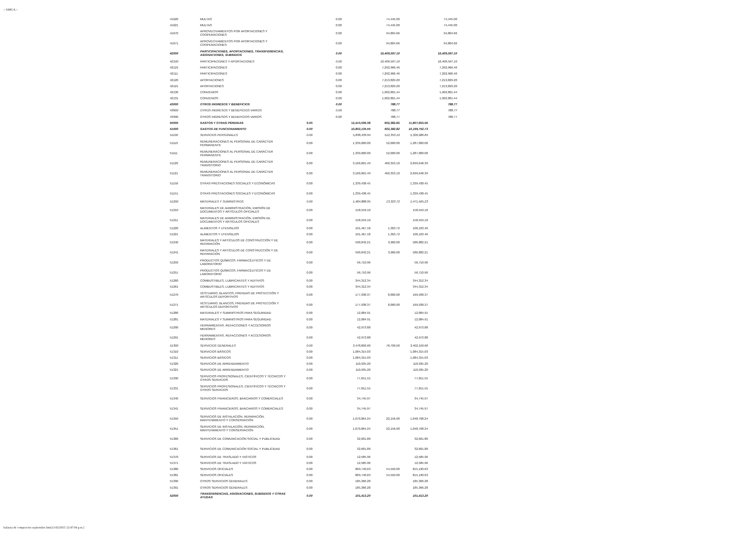:: SiMCA ::
| 41620 | MULTAS | | 0.00 | | 74,445.00 | | 74,445.00 |
| 41621 | MULTAS | | 0.00 | | 74,445.00 | | 74,445.00 |
| 41670 | APROVECHAMIENTOS POR APORTACIONES Y COOPERACIONES | | 0.00 | | 94,804.66 | | 94,804.66 |
| 41671 | APROVECHAMIENTOS POR APORTACIONES Y COOPERACIONES | | 0.00 | | 94,804.66 | | 94,804.66 |
| 42000 | PARTICIPACIONES, APORTACIONES, TRANSFERENCIAS, ASIGNACIONES, SUBSIDIOS | | 0.00 | | 16,409,597.10 | | 16,409,597.10 |
| 42100 | PARTICIPACIONES Y APORTACIONES | | 0.00 | | 16,409,597.10 | | 16,409,597.10 |
| 42110 | PARTICIPACIONES | | 0.00 | | 7,292,966.46 | | 7,292,966.46 |
| 42111 | PARTICIPACIONES | | 0.00 | | 7,292,966.46 | | 7,292,966.46 |
| 42120 | APORTACIONES | | 0.00 | | 7,213,829.20 | | 7,213,829.20 |
| 42121 | APORTACIONES | | 0.00 | | 7,213,829.20 | | 7,213,829.20 |
| 42130 | CONVENIOS | | 0.00 | | 1,902,801.44 | | 1,902,801.44 |
| 42131 | CONVENIOS | | 0.00 | | 1,902,801.44 | | 1,902,801.44 |
| 43000 | OTROS INGRESOS Y BENEFICIOS | | 0.00 | | 788.77 | | 788.77 |
| 43900 | OTROS INGRESOS Y BENEFICIOS VARIOS | | 0.00 | | 788.77 | | 788.77 |
| 43990 | OTROS INGRESOS Y BENEFICIOS VARIOS | | 0.00 | | 788.77 | | 788.77 |
| 50000 | GASTOS Y OTRAS PÉRDIDAS | 0.00 | | 12,410,036.38 | 602,382.82 | 11,807,653.56 | |
| 51000 | GASTOS DE FUNCIONAMIENTO | 0.00 | | 10,802,135.55 | 602,382.82 | 10,199,752.73 | |
| 51100 | SERVICIOS PERSONALES | 0.00 | | 5,838,439.94 | 512,353.10 | 5,326,086.84 | |
| 51110 | REMUNERACIONES AL PERSONAL DE CARÁCTER PERMANENTE | 0.00 | | 1,339,000.00 | 52,000.00 | 1,287,000.00 | |
| 51111 | REMUNERACIONES AL PERSONAL DE CARÁCTER PERMANENTE | 0.00 | | 1,339,000.00 | 52,000.00 | 1,287,000.00 | |
| 51120 | REMUNERACIONES AL PERSONAL DE CARÁCTER TRANSITORIO | 0.00 | | 3,160,001.49 | 460,353.10 | 2,699,648.39 | |
| 51121 | REMUNERACIONES AL PERSONAL DE CARÁCTER TRANSITORIO | 0.00 | | 3,160,001.49 | 460,353.10 | 2,699,648.39 | |
| 51150 | OTRAS PRESTACIONES SOCIALES Y ECONÓMICAS | 0.00 | | 1,339,438.45 | | 1,339,438.45 | |
| 51151 | OTRAS PRESTACIONES SOCIALES Y ECONÓMICAS | 0.00 | | 1,339,438.45 | | 1,339,438.45 | |
| 51200 | MATERIALES Y SUMINISTROS | 0.00 | | 1,484,888.95 | 13,323.72 | 1,471,565.23 | |
| 51210 | MATERIALES DE ADMINISTRACIÓN, EMISIÓN DE DOCUMENTOS Y ARTÍCULOS OFICIALES | 0.00 | | 158,559.10 | | 158,559.10 | |
| 51211 | MATERIALES DE ADMINISTRACIÓN, EMISIÓN DE DOCUMENTOS Y ARTÍCULOS OFICIALES | 0.00 | | 158,559.10 | | 158,559.10 | |
| 51220 | ALIMENTOS Y UTENSILIOS | 0.00 | | 101,467.18 | 1,363.72 | 100,103.46 | |
| 51221 | ALIMENTOS Y UTENSILIOS | 0.00 | | 101,467.18 | 1,363.72 | 100,103.46 | |
| 51240 | MATERIALES Y ARTÍCULOS DE CONSTRUCCIÓN Y DE REPARACIÓN | 0.00 | | 590,842.21 | 3,960.00 | 586,882.21 | |
| 51241 | MATERIALES Y ARTÍCULOS DE CONSTRUCCIÓN Y DE REPARACIÓN | 0.00 | | 590,842.21 | 3,960.00 | 586,882.21 | |
| 51250 | PRODUCTOS QUÍMICOS, FARMACÉUTICOS Y DE LABORATORIO | 0.00 | | 56,710.96 | | 56,710.96 | |
| 51251 | PRODUCTOS QUÍMICOS, FARMACÉUTICOS Y DE LABORATORIO | 0.00 | | 56,710.96 | | 56,710.96 | |
| 51260 | COMBUSTIBLES, LUBRICANTES Y ADITIVOS | 0.00 | | 344,312.34 | | 344,312.34 | |
| 51261 | COMBUSTIBLES, LUBRICANTES Y ADITIVOS | 0.00 | | 344,312.34 | | 344,312.34 | |
| 51270 | VESTUARIO, BLANCOS, PRENDAS DE PROTECCIÓN Y ARTÍCULOS DEPORTIVOS | 0.00 | | 177,938.37 | 8,000.00 | 169,938.37 | |
| 51271 | VESTUARIO, BLANCOS, PRENDAS DE PROTECCIÓN Y ARTÍCULOS DEPORTIVOS | 0.00 | | 177,938.37 | 8,000.00 | 169,938.37 | |
| 51280 | MATERIALES Y SUMINISTROS PARA SEGURIDAD | 0.00 | | 12,084.91 | | 12,084.91 | |
| 51281 | MATERIALES Y SUMINISTROS PARA SEGURIDAD | 0.00 | | 12,084.91 | | 12,084.91 | |
| 51290 | HERRAMIENTAS, REFACCIONES Y ACCESORIOS MENORES | 0.00 | | 42,973.88 | | 42,973.88 | |
| 51291 | HERRAMIENTAS, REFACCIONES Y ACCESORIOS MENORES | 0.00 | | 42,973.88 | | 42,973.88 | |
| 51300 | SERVICIOS GENERALES | 0.00 | | 3,478,806.66 | 76,706.00 | 3,402,100.66 | |
| 51310 | SERVICIOS BÁSICOS | 0.00 | | 1,084,315.03 | | 1,084,315.03 | |
| 51311 | SERVICIOS BÁSICOS | 0.00 | | 1,084,315.03 | | 1,084,315.03 | |
| 51320 | SERVICIOS DE ARRENDAMIENTO | 0.00 | | 110,935.20 | | 110,935.20 | |
| 51321 | SERVICIOS DE ARRENDAMIENTO | 0.00 | | 110,935.20 | | 110,935.20 | |
| 51330 | SERVICIOS PROFESIONALES, CIENTÍFICOS Y TÉCNICOS Y OTROS SERVICIOS | 0.00 | | 77,651.55 | | 77,651.55 | |
| 51331 | SERVICIOS PROFESIONALES, CIENTÍFICOS Y TÉCNICOS Y OTROS SERVICIOS | 0.00 | | 77,651.55 | | 77,651.55 | |
| 51340 | SERVICIOS FINANCIEROS, BANCARIOS Y COMERCIALES | 0.00 | | 34,745.97 | | 34,745.97 | |
| 51341 | SERVICIOS FINANCIEROS, BANCARIOS Y COMERCIALES | 0.00 | | 34,745.97 | | 34,745.97 | |
| 51350 | SERVICIOS DE INSTALACIÓN, REPARACIÓN, MANTENIMIENTO Y CONSERVACIÓN | 0.00 | | 1,070,864.24 | 22,156.00 | 1,048,708.24 | |
| 51351 | SERVICIOS DE INSTALACIÓN, REPARACIÓN, MANTENIMIENTO Y CONSERVACIÓN | 0.00 | | 1,070,864.24 | 22,156.00 | 1,048,708.24 | |
| 51360 | SERVICIOS DE COMUNICACIÓN SOCIAL Y PUBLICIDAD | 0.00 | | 32,601.80 | | 32,601.80 | |
| 51361 | SERVICIOS DE COMUNICACIÓN SOCIAL Y PUBLICIDAD | 0.00 | | 32,601.80 | | 32,601.80 | |
| 51370 | SERVICIOS DE TRASLADO Y VIÁTICOS | 0.00 | | 12,585.96 | | 12,585.96 | |
| 51371 | SERVICIOS DE TRASLADO Y VIÁTICOS | 0.00 | | 12,585.96 | | 12,585.96 | |
| 51380 | SERVICIOS OFICIALES | 0.00 | | 869,740.63 | 54,550.00 | 815,190.63 | |
| 51381 | SERVICIOS OFICIALES | 0.00 | | 869,740.63 | 54,550.00 | 815,190.63 | |
| 51390 | OTROS SERVICIOS GENERALES | 0.00 | | 185,366.28 | | 185,366.28 | |
| 51391 | OTROS SERVICIOS GENERALES | 0.00 | | 185,366.28 | | 185,366.28 | |
| 52000 | TRANSFERENCIAS, ASIGNACIONES, SUBSIDIOS Y OTRAS AYUDAS | 0.00 | | 101,413.20 | | 101,413.20 | |
balanza de compracion septiembre.htm[11/02/2015 12:47:04 p.m.]